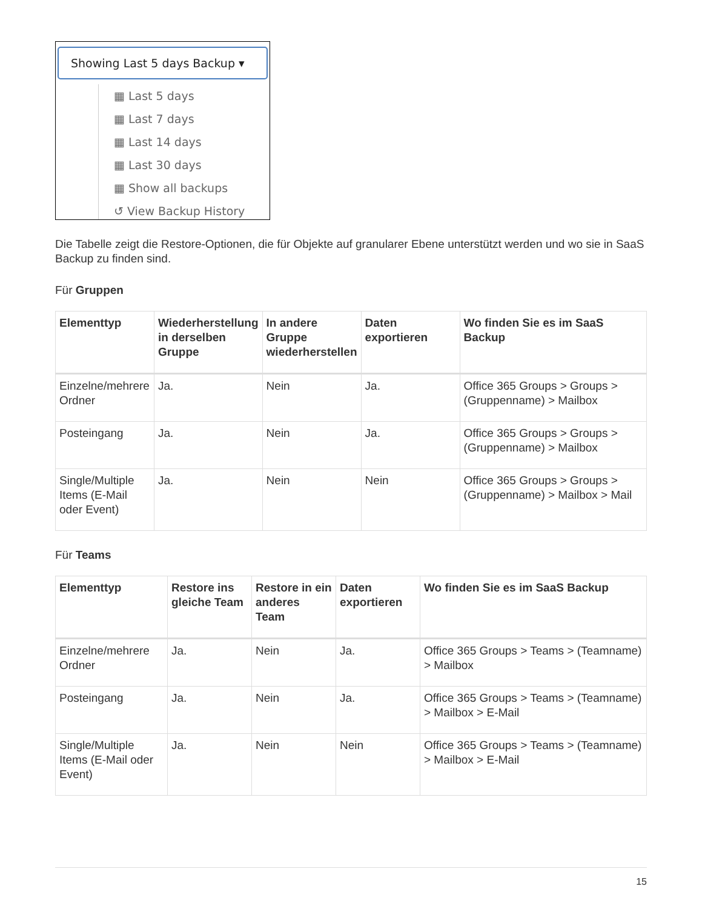Showing Last 5 days Backup ▾
▦ Last 5 days
▦ Last 7 days
▦ Last 14 days
▦ Last 30 days
▦ Show all backups
↺ View Backup History
Die Tabelle zeigt die Restore-Optionen, die für Objekte auf granularer Ebene unterstützt werden und wo sie in SaaS Backup zu finden sind.
Für Gruppen
| Elementtyp | Wiederherstellung in derselben Gruppe | In andere Gruppe wiederherstellen | Daten exportieren | Wo finden Sie es im SaaS Backup |
| --- | --- | --- | --- | --- |
| Einzelne/mehrere Ordner | Ja. | Nein | Ja. | Office 365 Groups > Groups > (Gruppenname) > Mailbox |
| Posteingang | Ja. | Nein | Ja. | Office 365 Groups > Groups > (Gruppenname) > Mailbox |
| Single/Multiple Items (E-Mail oder Event) | Ja. | Nein | Nein | Office 365 Groups > Groups > (Gruppenname) > Mailbox > Mail |
Für Teams
| Elementtyp | Restore ins gleiche Team | Restore in ein anderes Team | Daten exportieren | Wo finden Sie es im SaaS Backup |
| --- | --- | --- | --- | --- |
| Einzelne/mehrere Ordner | Ja. | Nein | Ja. | Office 365 Groups > Teams > (Teamname) > Mailbox |
| Posteingang | Ja. | Nein | Ja. | Office 365 Groups > Teams > (Teamname) > Mailbox > E-Mail |
| Single/Multiple Items (E-Mail oder Event) | Ja. | Nein | Nein | Office 365 Groups > Teams > (Teamname) > Mailbox > E-Mail |
15